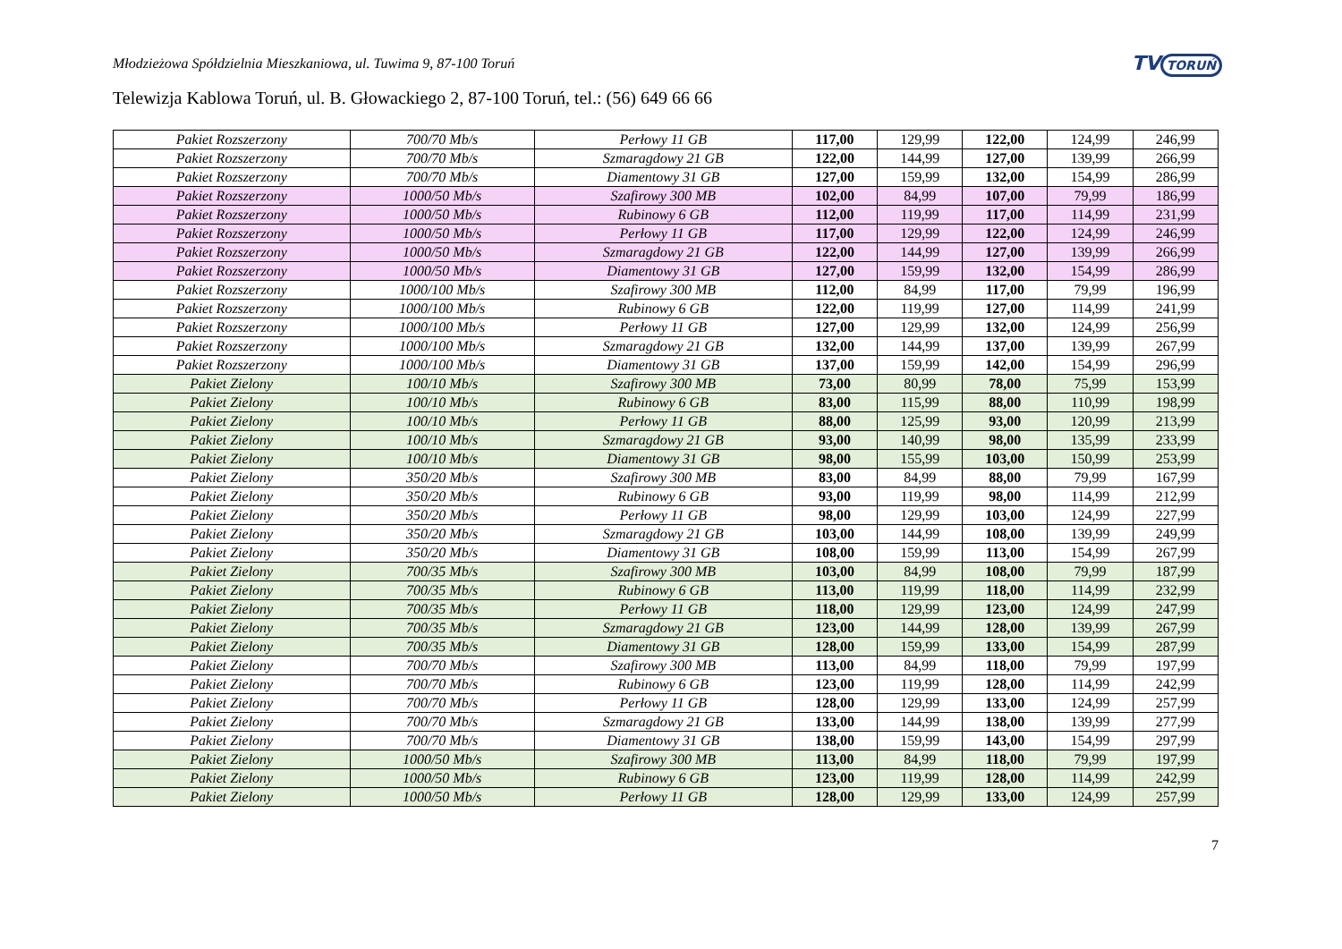Młodzieżowa Spółdzielnia Mieszkaniowa, ul. Tuwima 9, 87-100 Toruń
TV TORUŃ
Telewizja Kablowa Toruń, ul. B. Głowackiego 2, 87-100 Toruń, tel.: (56) 649 66 66
| Pakiet Rozszerzony | 700/70 Mb/s | Perłowy 11 GB | 117,00 | 129,99 | 122,00 | 124,99 | 246,99 |
| Pakiet Rozszerzony | 700/70 Mb/s | Szmaragdowy 21 GB | 122,00 | 144,99 | 127,00 | 139,99 | 266,99 |
| Pakiet Rozszerzony | 700/70 Mb/s | Diamentowy 31 GB | 127,00 | 159,99 | 132,00 | 154,99 | 286,99 |
| Pakiet Rozszerzony | 1000/50 Mb/s | Szafirowy 300 MB | 102,00 | 84,99 | 107,00 | 79,99 | 186,99 |
| Pakiet Rozszerzony | 1000/50 Mb/s | Rubinowy 6 GB | 112,00 | 119,99 | 117,00 | 114,99 | 231,99 |
| Pakiet Rozszerzony | 1000/50 Mb/s | Perłowy 11 GB | 117,00 | 129,99 | 122,00 | 124,99 | 246,99 |
| Pakiet Rozszerzony | 1000/50 Mb/s | Szmaragdowy 21 GB | 122,00 | 144,99 | 127,00 | 139,99 | 266,99 |
| Pakiet Rozszerzony | 1000/50 Mb/s | Diamentowy 31 GB | 127,00 | 159,99 | 132,00 | 154,99 | 286,99 |
| Pakiet Rozszerzony | 1000/100 Mb/s | Szafirowy 300 MB | 112,00 | 84,99 | 117,00 | 79,99 | 196,99 |
| Pakiet Rozszerzony | 1000/100 Mb/s | Rubinowy 6 GB | 122,00 | 119,99 | 127,00 | 114,99 | 241,99 |
| Pakiet Rozszerzony | 1000/100 Mb/s | Perłowy 11 GB | 127,00 | 129,99 | 132,00 | 124,99 | 256,99 |
| Pakiet Rozszerzony | 1000/100 Mb/s | Szmaragdowy 21 GB | 132,00 | 144,99 | 137,00 | 139,99 | 267,99 |
| Pakiet Rozszerzony | 1000/100 Mb/s | Diamentowy 31 GB | 137,00 | 159,99 | 142,00 | 154,99 | 296,99 |
| Pakiet Zielony | 100/10 Mb/s | Szafirowy 300 MB | 73,00 | 80,99 | 78,00 | 75,99 | 153,99 |
| Pakiet Zielony | 100/10 Mb/s | Rubinowy 6 GB | 83,00 | 115,99 | 88,00 | 110,99 | 198,99 |
| Pakiet Zielony | 100/10 Mb/s | Perłowy 11 GB | 88,00 | 125,99 | 93,00 | 120,99 | 213,99 |
| Pakiet Zielony | 100/10 Mb/s | Szmaragdowy 21 GB | 93,00 | 140,99 | 98,00 | 135,99 | 233,99 |
| Pakiet Zielony | 100/10 Mb/s | Diamentowy 31 GB | 98,00 | 155,99 | 103,00 | 150,99 | 253,99 |
| Pakiet Zielony | 350/20 Mb/s | Szafirowy 300 MB | 83,00 | 84,99 | 88,00 | 79,99 | 167,99 |
| Pakiet Zielony | 350/20 Mb/s | Rubinowy 6 GB | 93,00 | 119,99 | 98,00 | 114,99 | 212,99 |
| Pakiet Zielony | 350/20 Mb/s | Perłowy 11 GB | 98,00 | 129,99 | 103,00 | 124,99 | 227,99 |
| Pakiet Zielony | 350/20 Mb/s | Szmaragdowy 21 GB | 103,00 | 144,99 | 108,00 | 139,99 | 249,99 |
| Pakiet Zielony | 350/20 Mb/s | Diamentowy 31 GB | 108,00 | 159,99 | 113,00 | 154,99 | 267,99 |
| Pakiet Zielony | 700/35 Mb/s | Szafirowy 300 MB | 103,00 | 84,99 | 108,00 | 79,99 | 187,99 |
| Pakiet Zielony | 700/35 Mb/s | Rubinowy 6 GB | 113,00 | 119,99 | 118,00 | 114,99 | 232,99 |
| Pakiet Zielony | 700/35 Mb/s | Perłowy 11 GB | 118,00 | 129,99 | 123,00 | 124,99 | 247,99 |
| Pakiet Zielony | 700/35 Mb/s | Szmaragdowy 21 GB | 123,00 | 144,99 | 128,00 | 139,99 | 267,99 |
| Pakiet Zielony | 700/35 Mb/s | Diamentowy 31 GB | 128,00 | 159,99 | 133,00 | 154,99 | 287,99 |
| Pakiet Zielony | 700/70 Mb/s | Szafirowy 300 MB | 113,00 | 84,99 | 118,00 | 79,99 | 197,99 |
| Pakiet Zielony | 700/70 Mb/s | Rubinowy 6 GB | 123,00 | 119,99 | 128,00 | 114,99 | 242,99 |
| Pakiet Zielony | 700/70 Mb/s | Perłowy 11 GB | 128,00 | 129,99 | 133,00 | 124,99 | 257,99 |
| Pakiet Zielony | 700/70 Mb/s | Szmaragdowy 21 GB | 133,00 | 144,99 | 138,00 | 139,99 | 277,99 |
| Pakiet Zielony | 700/70 Mb/s | Diamentowy 31 GB | 138,00 | 159,99 | 143,00 | 154,99 | 297,99 |
| Pakiet Zielony | 1000/50 Mb/s | Szafirowy 300 MB | 113,00 | 84,99 | 118,00 | 79,99 | 197,99 |
| Pakiet Zielony | 1000/50 Mb/s | Rubinowy 6 GB | 123,00 | 119,99 | 128,00 | 114,99 | 242,99 |
| Pakiet Zielony | 1000/50 Mb/s | Perłowy 11 GB | 128,00 | 129,99 | 133,00 | 124,99 | 257,99 |
7